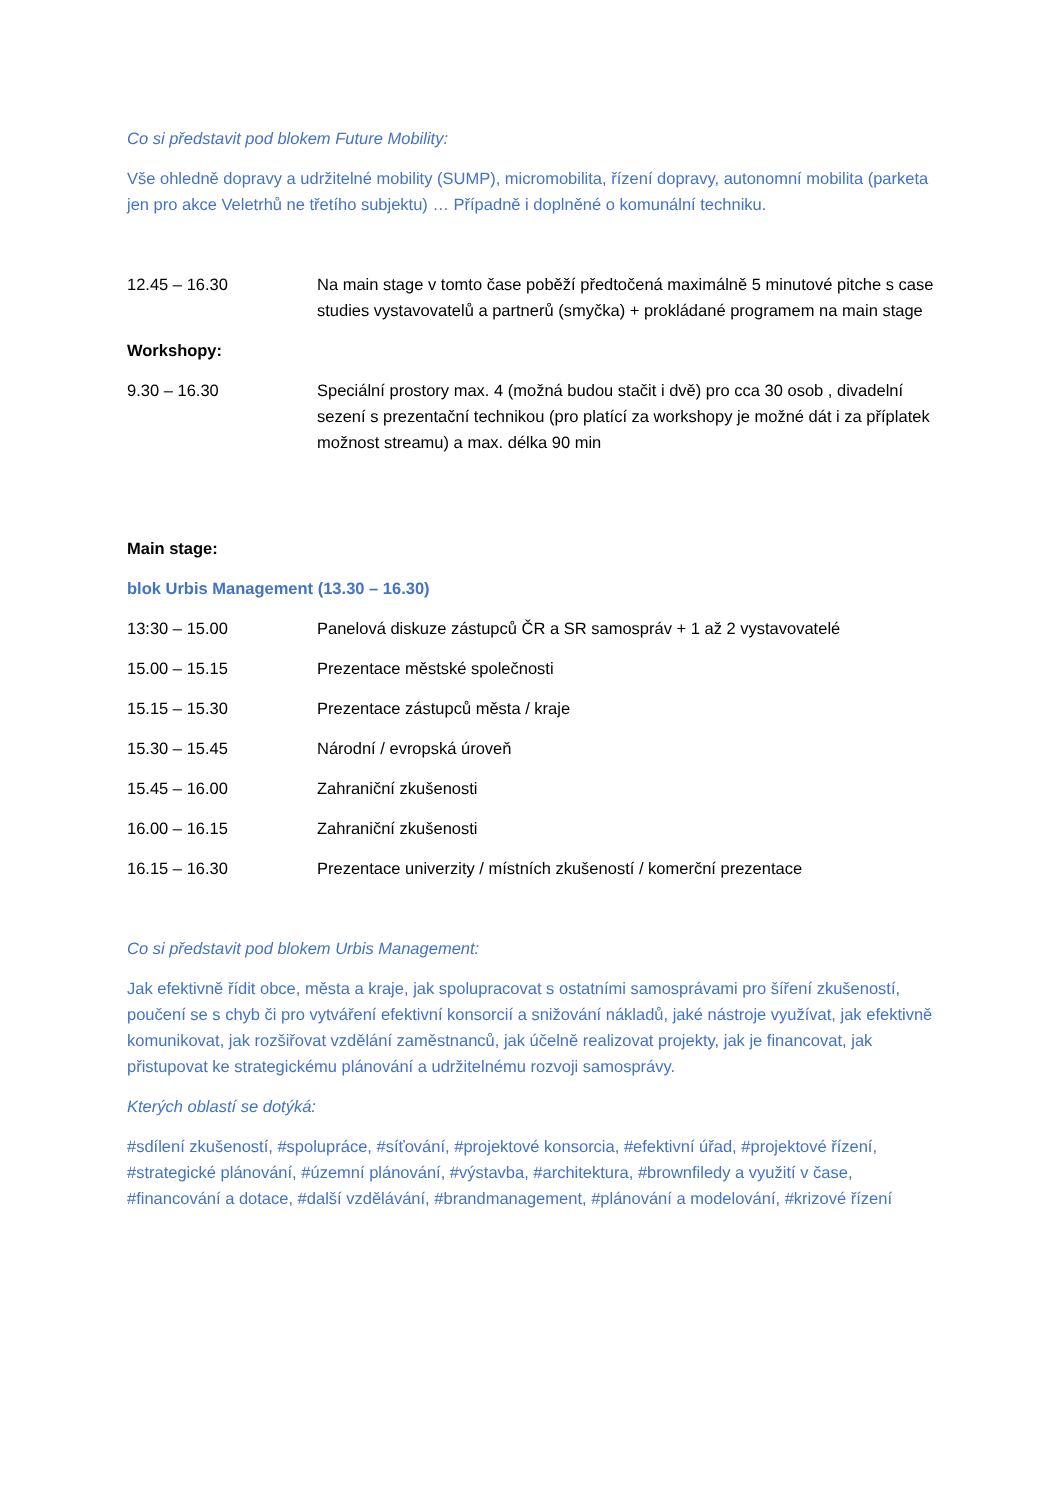Co si představit pod blokem Future Mobility:
Vše ohledně dopravy a udržitelné mobility (SUMP), micromobilita, řízení dopravy, autonomní mobilita (parketa jen pro akce Veletrhů ne třetího subjektu) … Případně i doplněné o komunální techniku.
12.45 – 16.30 Na main stage v tomto čase poběží předtočená maximálně 5 minutové pitche s case studies vystavovatelů a partnerů (smyčka) + prokládané programem na main stage
Workshopy:
9.30 – 16.30 Speciální prostory max. 4 (možná budou stačit i dvě) pro cca 30 osob , divadelní sezení s prezentační technikou (pro platící za workshopy je možné dát i za příplatek možnost streamu) a max. délka 90 min
Main stage:
blok Urbis Management (13.30 – 16.30)
13:30 – 15.00 Panelová diskuze zástupců ČR a SR samospráv + 1 až 2 vystavovatelé
15.00 – 15.15 Prezentace městské společnosti
15.15 – 15.30 Prezentace zástupců města / kraje
15.30 – 15.45 Národní / evropská úroveň
15.45 – 16.00 Zahraniční zkušenosti
16.00 – 16.15 Zahraniční zkušenosti
16.15 – 16.30 Prezentace univerzity / místních zkušeností / komerční prezentace
Co si představit pod blokem Urbis Management:
Jak efektivně řídit obce, města a kraje, jak spolupracovat s ostatními samosprávami pro šíření zkušeností, poučení se s chyb či pro vytváření efektivní konsorcií a snižování nákladů, jaké nástroje využívat, jak efektivně komunikovat, jak rozšiřovat vzdělání zaměstnanců, jak účelně realizovat projekty, jak je financovat, jak přistupovat ke strategickému plánování a udržitelnému rozvoji samosprávy.
Kterých oblastí se dotýká:
#sdílení zkušeností, #spolupráce, #síťování, #projektové konsorcia, #efektivní úřad, #projektové řízení, #strategické plánování, #územní plánování, #výstavba, #architektura, #brownfiledy a využití v čase, #financování a dotace, #další vzdělávání, #brandmanagement, #plánování a modelování, #krizové řízení